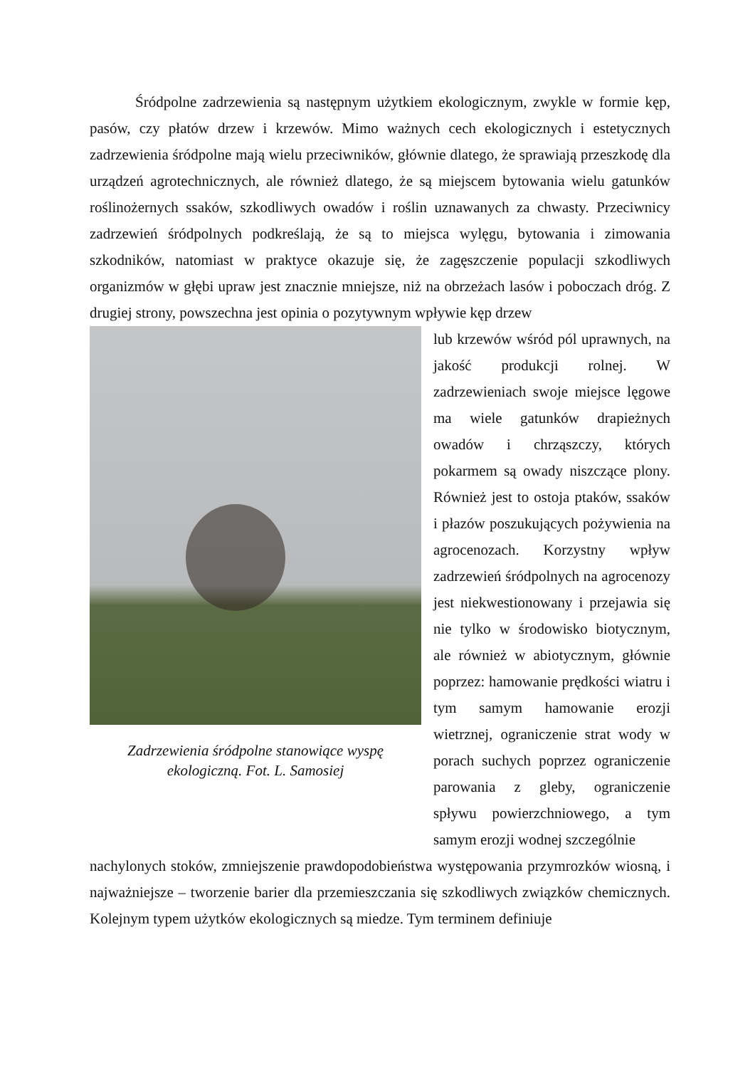Śródpolne zadrzewienia są następnym użytkiem ekologicznym, zwykle w formie kęp, pasów, czy płatów drzew i krzewów. Mimo ważnych cech ekologicznych i estetycznych zadrzewienia śródpolne mają wielu przeciwników, głównie dlatego, że sprawiają przeszkodę dla urządzeń agrotechnicznych, ale również dlatego, że są miejscem bytowania wielu gatunków roślinożernych ssaków, szkodliwych owadów i roślin uznawanych za chwasty. Przeciwnicy zadrzewień śródpolnych podkreślają, że są to miejsca wylęgu, bytowania i zimowania szkodników, natomiast w praktyce okazuje się, że zagęszczenie populacji szkodliwych organizmów w głębi upraw jest znacznie mniejsze, niż na obrzeżach lasów i poboczach dróg. Z drugiej strony, powszechna jest opinia o pozytywnym wpływie kęp drzew
Zadrzewienia śródpolne stanowiące wyspę
ekologiczną. Fot. L. Samosiej
lub krzewów wśród pól uprawnych, na jakość produkcji rolnej. W zadrzewieniach swoje miejsce lęgowe ma wiele gatunków drapieżnych owadów i chrząszczy, których pokarmem są owady niszczące plony. Również jest to ostoja ptaków, ssaków i płazów poszukujących pożywienia na agrocenozach. Korzystny wpływ zadrzewień śródpolnych na agrocenozy jest niekwestionowany i przejawia się nie tylko w środowisko biotycznym, ale również w abiotycznym, głównie poprzez: hamowanie prędkości wiatru i tym samym hamowanie erozji wietrznej, ograniczenie strat wody w porach suchych poprzez ograniczenie parowania z gleby, ograniczenie spływu powierzchniowego, a tym samym erozji wodnej szczególnie
nachylonych stoków, zmniejszenie prawdopodobieństwa występowania przymrozków wiosną, i najważniejsze – tworzenie barier dla przemieszczania się szkodliwych związków chemicznych. Kolejnym typem użytków ekologicznych są miedze. Tym terminem definiuje